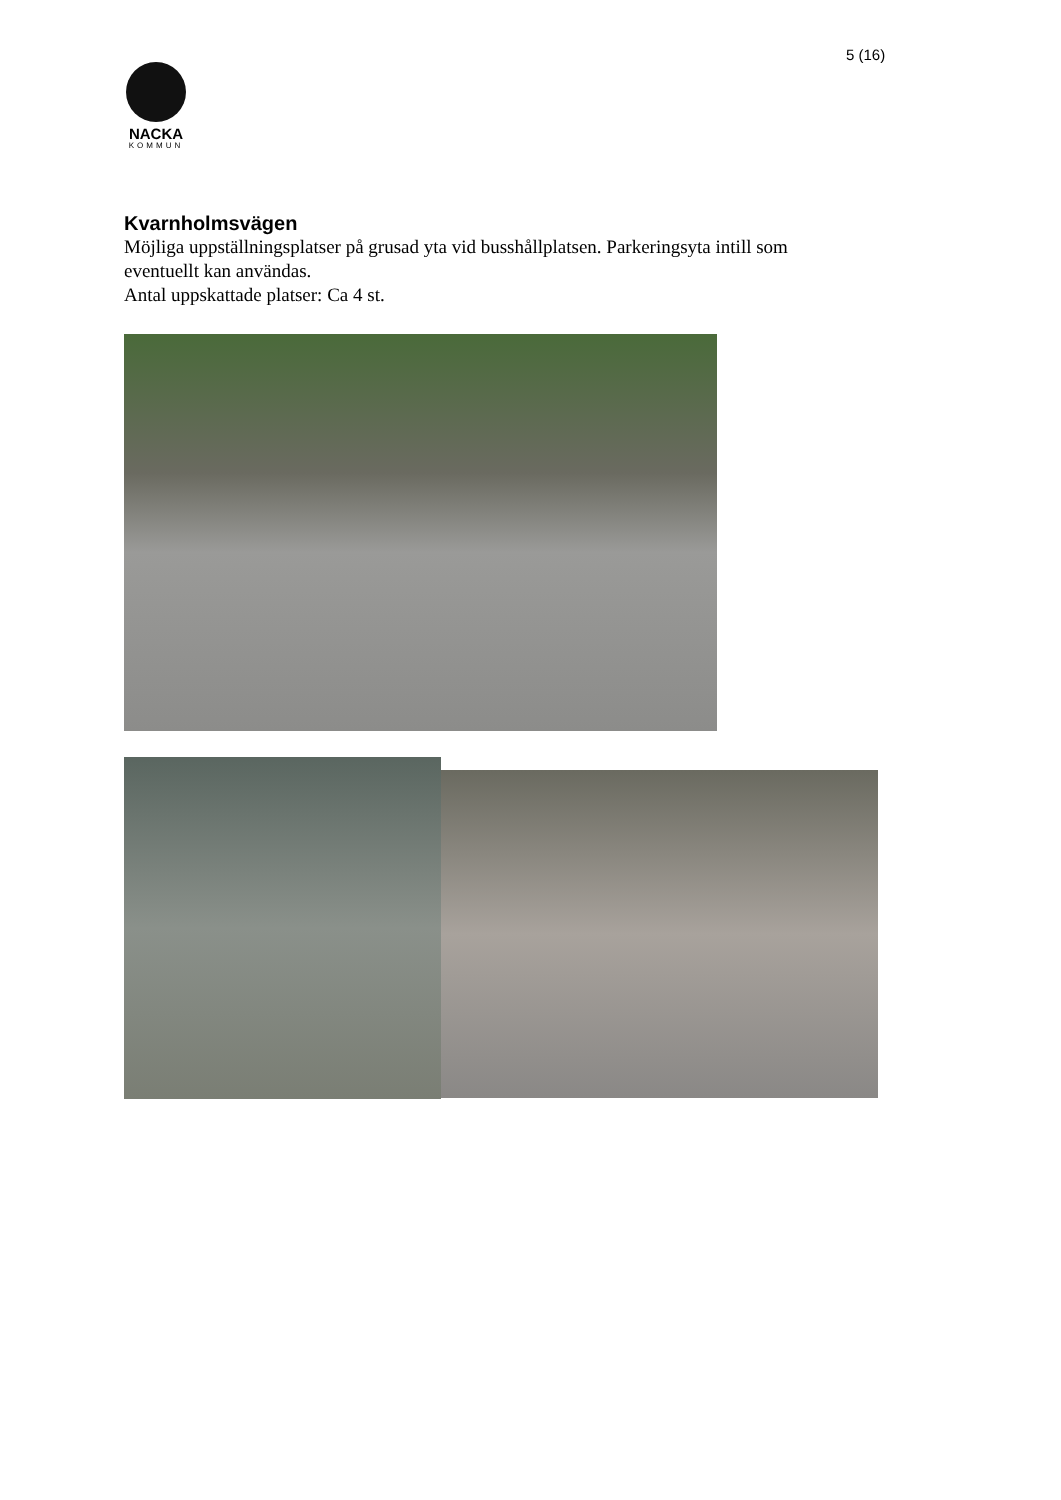5 (16)
NACKA
KOMMUN
Kvarnholmsvägen
Möjliga uppställningsplatser på grusad yta vid busshållplatsen. Parkeringsyta intill som eventuellt kan användas.
Antal uppskattade platser: Ca 4 st.